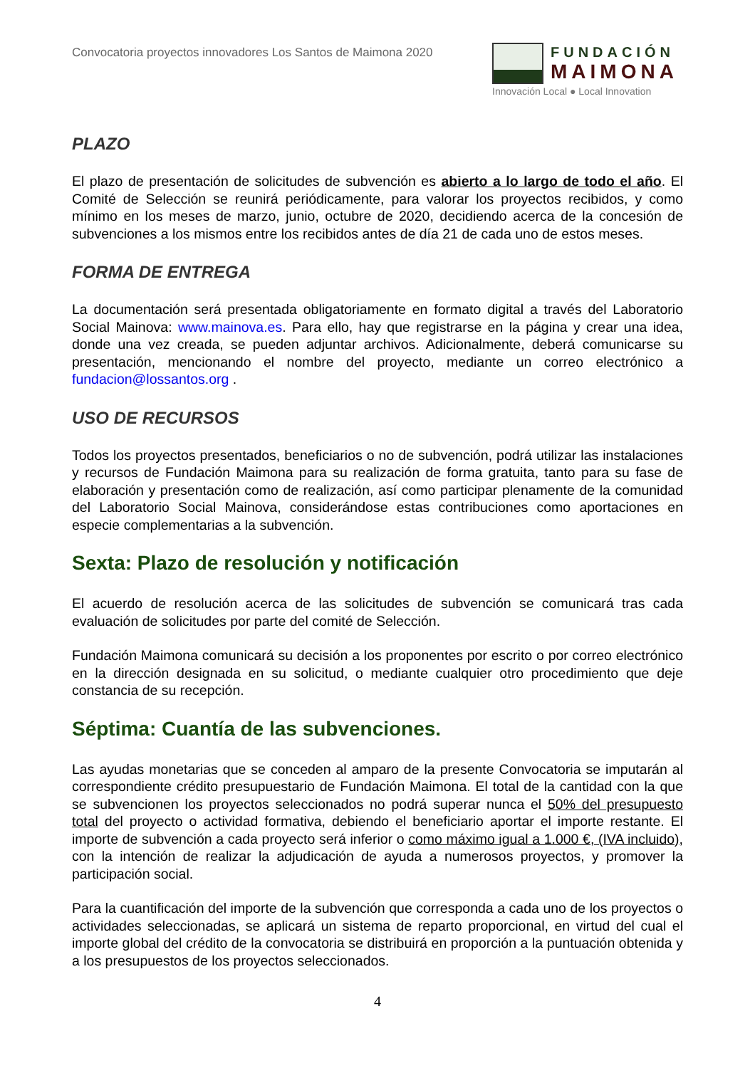Convocatoria proyectos innovadores Los Santos de Maimona 2020
FUNDACIÓN
MAIMONA
Innovación Local ● Local Innovation
PLAZO
El plazo de presentación de solicitudes de subvención es abierto a lo largo de todo el año. El Comité de Selección se reunirá periódicamente, para valorar los proyectos recibidos, y como mínimo en los meses de marzo, junio, octubre de 2020, decidiendo acerca de la concesión de subvenciones a los mismos entre los recibidos antes de día 21 de cada uno de estos meses.
FORMA DE ENTREGA
La documentación será presentada obligatoriamente en formato digital a través del Laboratorio Social Mainova: www.mainova.es. Para ello, hay que registrarse en la página y crear una idea, donde una vez creada, se pueden adjuntar archivos. Adicionalmente, deberá comunicarse su presentación, mencionando el nombre del proyecto, mediante un correo electrónico a fundacion@lossantos.org .
USO DE RECURSOS
Todos los proyectos presentados, beneficiarios o no de subvención, podrá utilizar las instalaciones y recursos de Fundación Maimona para su realización de forma gratuita, tanto para su fase de elaboración y presentación como de realización, así como participar plenamente de la comunidad del Laboratorio Social Mainova, considerándose estas contribuciones como aportaciones en especie complementarias a la subvención.
Sexta: Plazo de resolución y notificación
El acuerdo de resolución acerca de las solicitudes de subvención se comunicará tras cada evaluación de solicitudes por parte del comité de Selección.
Fundación Maimona comunicará su decisión a los proponentes por escrito o por correo electrónico en la dirección designada en su solicitud, o mediante cualquier otro procedimiento que deje constancia de su recepción.
Séptima: Cuantía de las subvenciones.
Las ayudas monetarias que se conceden al amparo de la presente Convocatoria se imputarán al correspondiente crédito presupuestario de Fundación Maimona. El total de la cantidad con la que se subvencionen los proyectos seleccionados no podrá superar nunca el 50% del presupuesto total del proyecto o actividad formativa, debiendo el beneficiario aportar el importe restante. El importe de subvención a cada proyecto será inferior o como máximo igual a 1.000 €, (IVA incluido), con la intención de realizar la adjudicación de ayuda a numerosos proyectos, y promover la participación social.
Para la cuantificación del importe de la subvención que corresponda a cada uno de los proyectos o actividades seleccionadas, se aplicará un sistema de reparto proporcional, en virtud del cual el importe global del crédito de la convocatoria se distribuirá en proporción a la puntuación obtenida y a los presupuestos de los proyectos seleccionados.
4